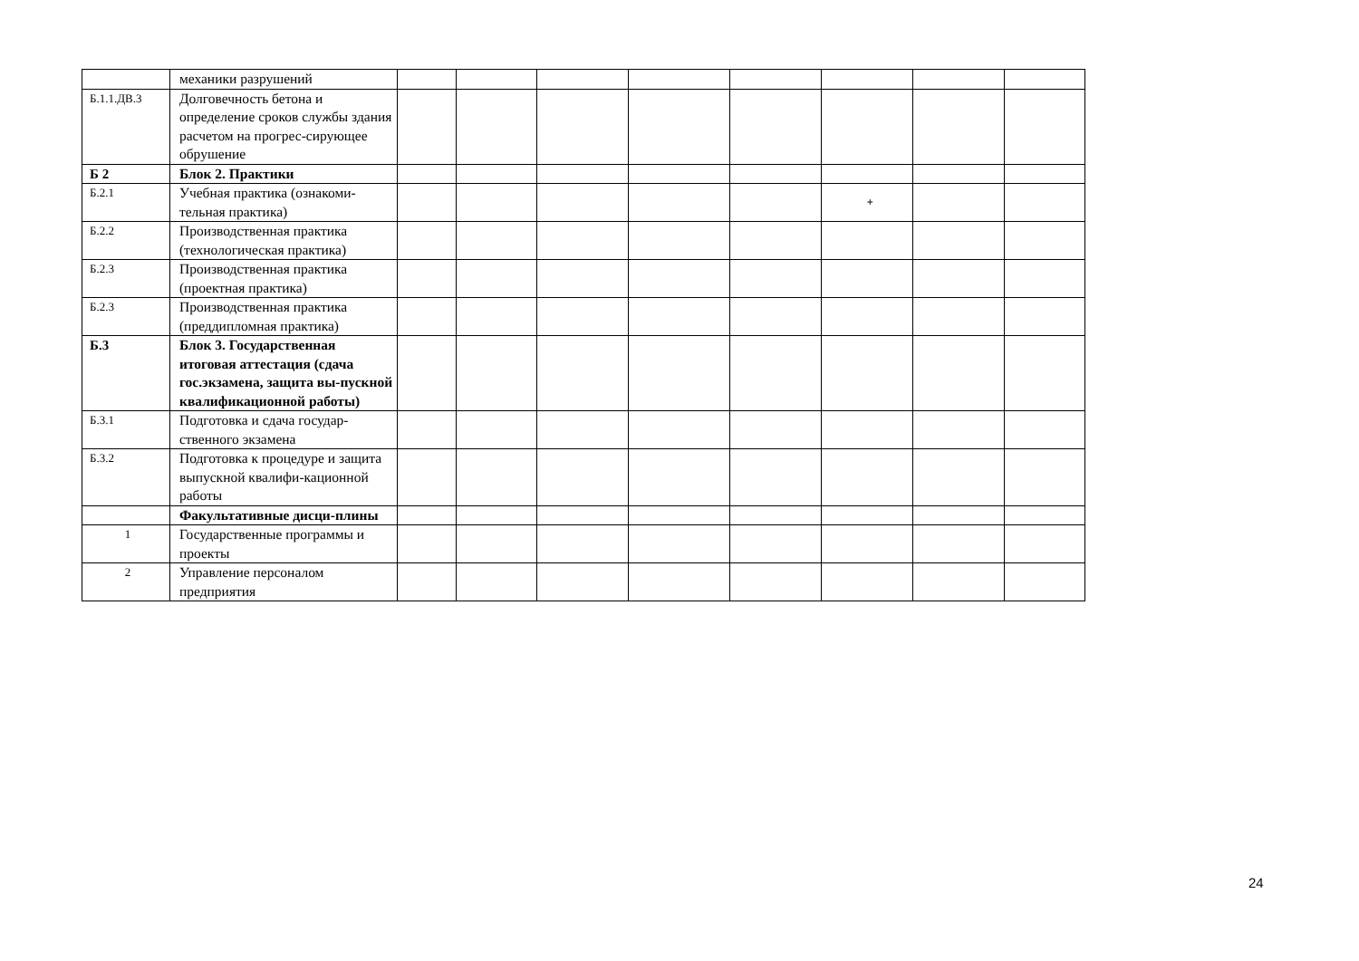| | механики разрушений | | | | | | | | |
| Б.1.1.ДВ.3 | Долговечность бетона и определение сроков службы здания расчетом на прогрес-сирующее обрушение | | | | | | | | |
| Б 2 | Блок 2. Практики | | | | | | | | |
| Б.2.1 | Учебная практика (ознакоми-тельная практика) | | | | | | + | | |
| Б.2.2 | Производственная практика (технологическая практика) | | | | | | | | |
| Б.2.3 | Производственная практика (проектная практика) | | | | | | | | |
| Б.2.3 | Производственная практика (преддипломная практика) | | | | | | | | |
| Б.3 | Блок 3. Государственная итоговая аттестация (сдача гос.экзамена, защита вы-пускной квалификационной работы) | | | | | | | | |
| Б.3.1 | Подготовка и сдача государ-ственного экзамена | | | | | | | | |
| Б.3.2 | Подготовка к процедуре и защита выпускной квалифи-кационной работы | | | | | | | | |
| | Факультативные дисци-плины | | | | | | | | |
| 1 | Государственные программы и проекты | | | | | | | | |
| 2 | Управление персоналом предприятия | | | | | | | | |
24